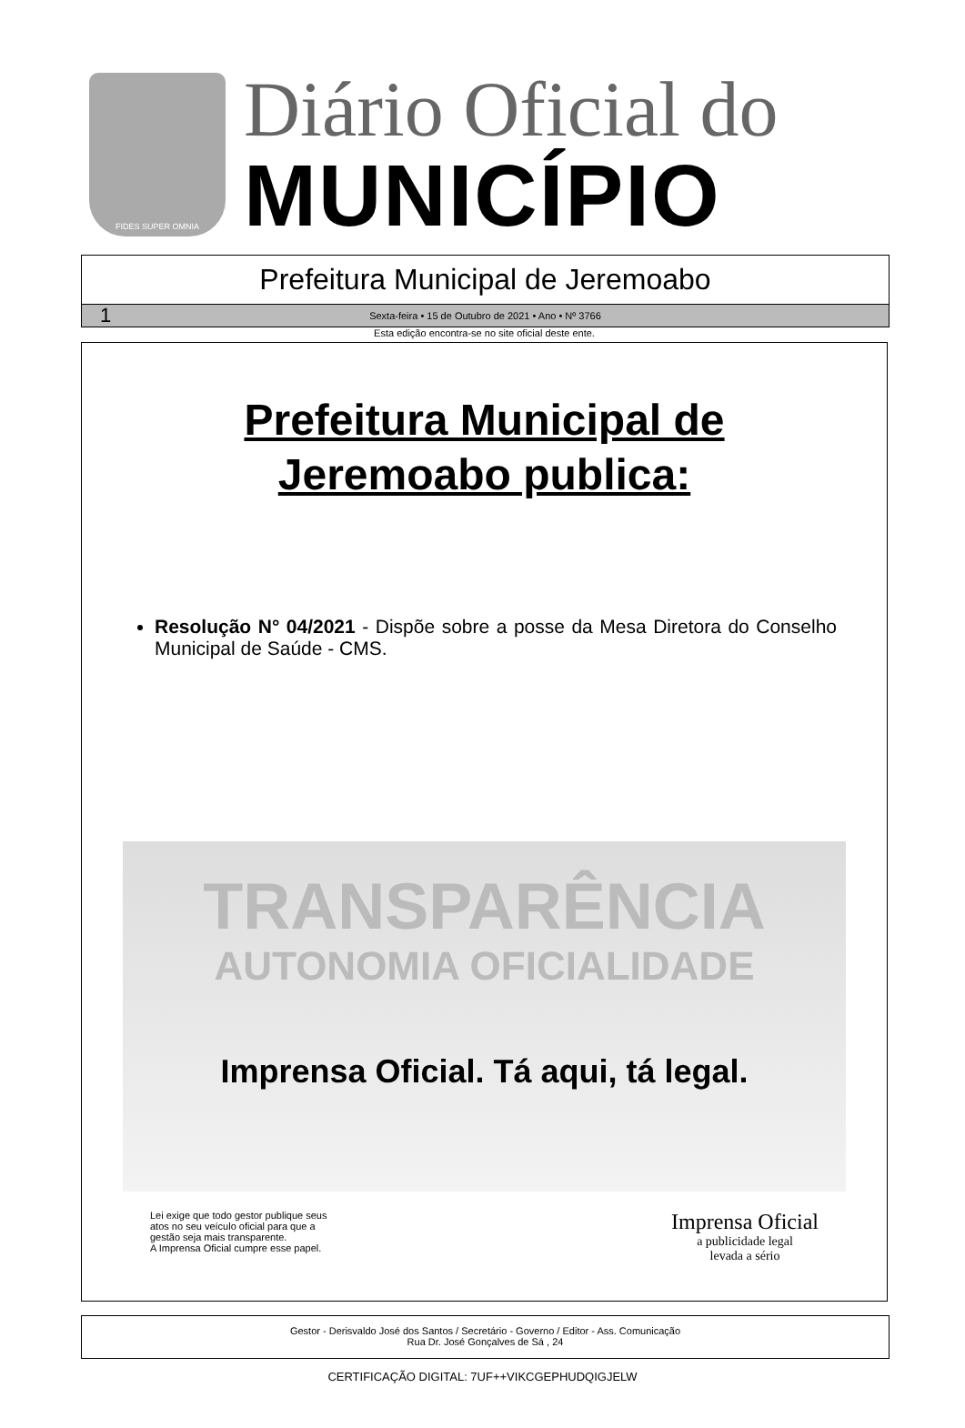FIDES SUPER OMNIA
Diário Oficial do
MUNICÍPIO
Prefeitura Municipal de Jeremoabo
1 Sexta-feira • 15 de Outubro de 2021 • Ano • Nº 3766
Esta edição encontra-se no site oficial deste ente.
Prefeitura Municipal de
Jeremoabo publica:
Resolução N° 04/2021 - Dispõe sobre a posse da Mesa Diretora do Conselho Municipal de Saúde - CMS.
TRANSPARÊNCIA
AUTONOMIA OFICIALIDADE
Imprensa Oficial. Tá aqui, tá legal.
Lei exige que todo gestor publique seus
atos no seu veículo oficial para que a
gestão seja mais transparente.
A Imprensa Oficial cumpre esse papel.
Imprensa Oficial
a publicidade legal
levada a sério
Gestor - Derisvaldo José dos Santos / Secretário - Governo / Editor - Ass. Comunicação
Rua Dr. José Gonçalves de Sá , 24
CERTIFICAÇÃO DIGITAL: 7UF++VIKCGEPHUDQIGJELW